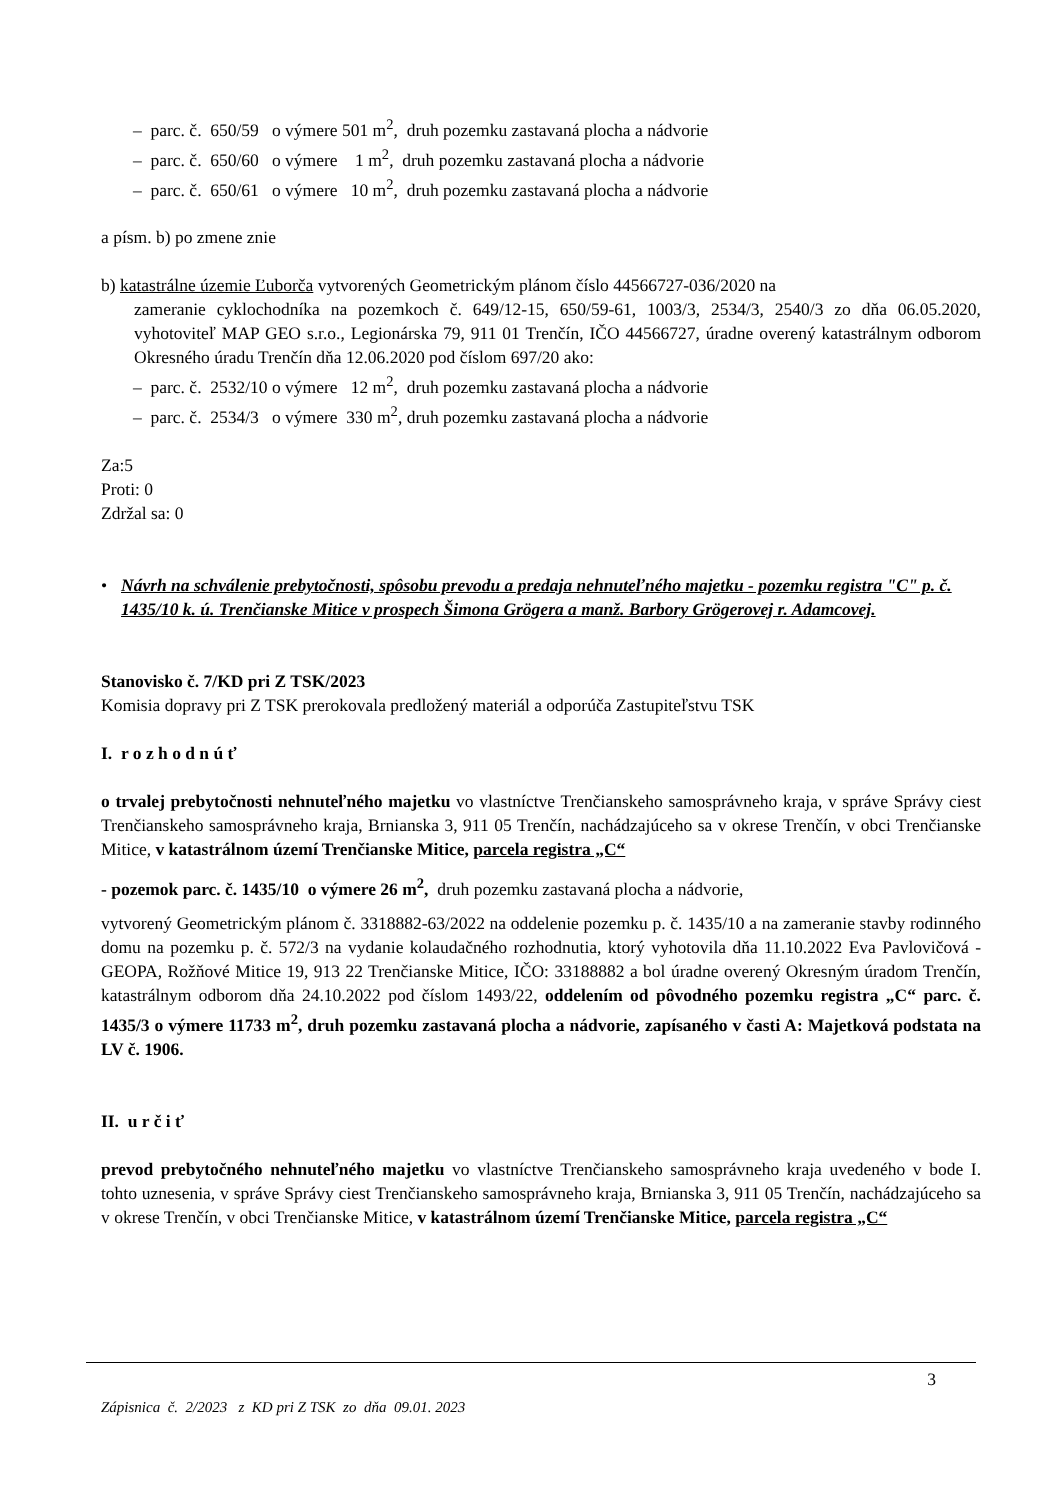– parc. č. 650/59 o výmere 501 m<sup>2</sup>, druh pozemku zastavaná plocha a nádvorie
– parc. č. 650/60 o výmere 1 m<sup>2</sup>, druh pozemku zastavaná plocha a nádvorie
– parc. č. 650/61 o výmere 10 m<sup>2</sup>, druh pozemku zastavaná plocha a nádvorie
a písm. b) po zmene znie
b) katastrálne územie Ľuborča vytvorených Geometrickým plánom číslo 44566727-036/2020 na
zameranie cyklochodníka na pozemkoch č. 649/12-15, 650/59-61, 1003/3, 2534/3, 2540/3 zo dňa 06.05.2020, vyhotoviteľ MAP GEO s.r.o., Legionárska 79, 911 01 Trenčín, IČO 44566727, úradne overený katastrálnym odborom Okresného úradu Trenčín dňa 12.06.2020 pod číslom 697/20 ako:
– parc. č. 2532/10 o výmere 12 m<sup>2</sup>, druh pozemku zastavaná plocha a nádvorie
– parc. č. 2534/3 o výmere 330 m<sup>2</sup>, druh pozemku zastavaná plocha a nádvorie
Za:5
Proti: 0
Zdržal sa: 0
• Návrh na schválenie prebytočnosti, spôsobu prevodu a predaja nehnuteľného majetku - pozemku registra "C" p. č. 1435/10 k. ú. Trenčianske Mitice v prospech Šimona Grögera a manž. Barbory Grögerovej r. Adamcovej.
Stanovisko č. 7/KD pri Z TSK/2023
Komisia dopravy pri Z TSK prerokovala predložený materiál a odporúča Zastupiteľstvu TSK
I. r o z h o d n ú ť
o trvalej prebytočnosti nehnuteľného majetku vo vlastníctve Trenčianskeho samosprávneho kraja, v správe Správy ciest Trenčianskeho samosprávneho kraja, Brnianska 3, 911 05 Trenčín, nachádzajúceho sa v okrese Trenčín, v obci Trenčianske Mitice, v katastrálnom území Trenčianske Mitice, parcela registra „C“
- pozemok parc. č. 1435/10 o výmere 26 m<sup>2</sup>, druh pozemku zastavaná plocha a nádvorie,
vytvorený Geometrickým plánom č. 3318882-63/2022 na oddelenie pozemku p. č. 1435/10 a na zameranie stavby rodinného domu na pozemku p. č. 572/3 na vydanie kolaudačného rozhodnutia, ktorý vyhotovila dňa 11.10.2022 Eva Pavlovičová - GEOPA, Rožňové Mitice 19, 913 22 Trenčianske Mitice, IČO: 33188882 a bol úradne overený Okresným úradom Trenčín, katastrálnym odborom dňa 24.10.2022 pod číslom 1493/22, oddelením od pôvodného pozemku registra „C“ parc. č. 1435/3 o výmere 11733 m<sup>2</sup>, druh pozemku zastavaná plocha a nádvorie, zapísaného v časti A: Majetková podstata na LV č. 1906.
II. u r č i ť
prevod prebytočného nehnuteľného majetku vo vlastníctve Trenčianskeho samosprávneho kraja uvedeného v bode I. tohto uznesenia, v správe Správy ciest Trenčianskeho samosprávneho kraja, Brnianska 3, 911 05 Trenčín, nachádzajúceho sa v okrese Trenčín, v obci Trenčianske Mitice, v katastrálnom území Trenčianske Mitice, parcela registra „C“
3
Zápisnica č. 2/2023 z KD pri Z TSK zo dňa 09.01. 2023